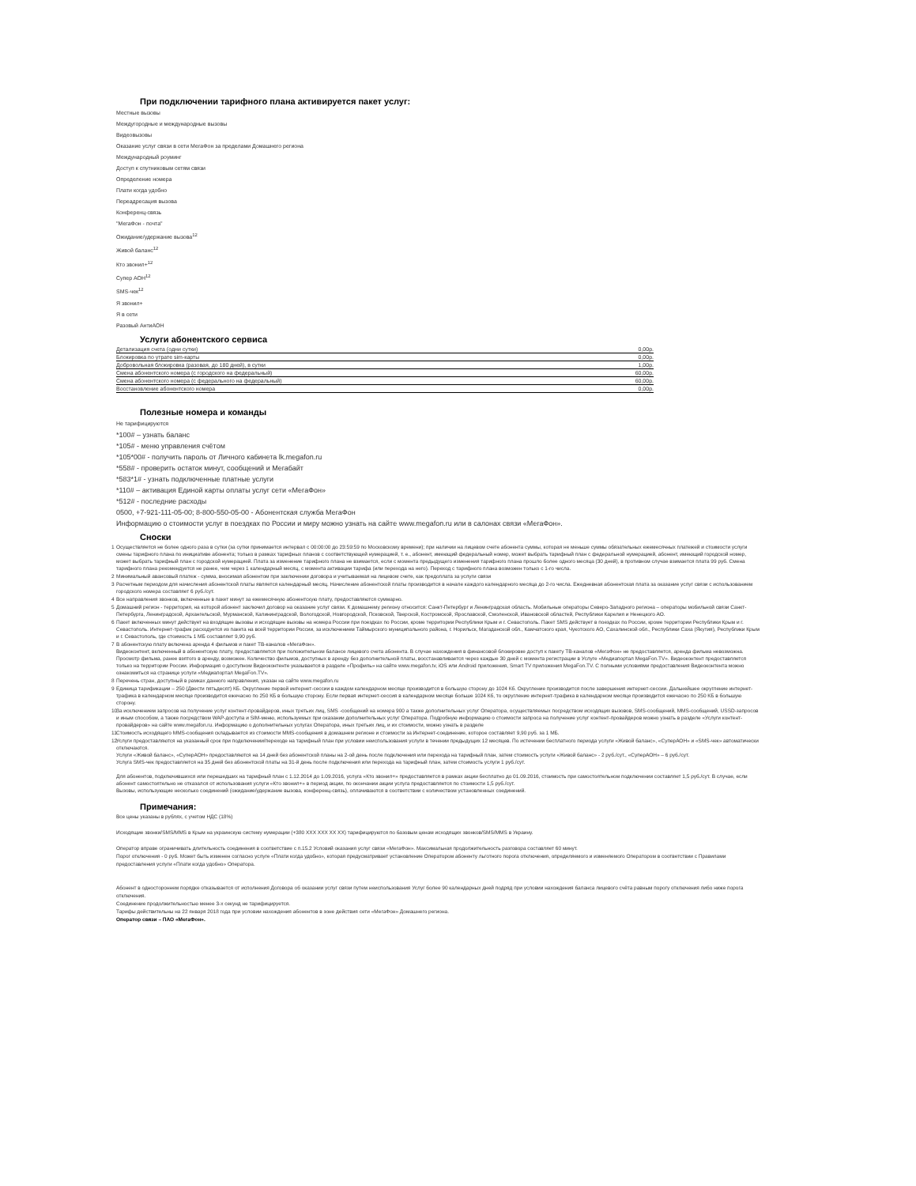При подключении тарифного плана активируется пакет услуг:
Местные вызовы
Междугородные и международные вызовы
Видеовызовы
Оказание услуг связи в сети МегаФон за пределами Домашнего региона
Международный роуминг
Доступ к спутниковым сетям связи
Определение номера
Плати когда удобно
Переадресация вызова
Конференц-связь
"МегаФон - почта"
Ожидание/удержание вызова<sup>12</sup>
Живой баланс<sup>12</sup>
Кто звонил+<sup>12</sup>
Супер АОН<sup>12</sup>
SMS-чек<sup>12</sup>
Я звонил+
Я в сети
Разовый АнтиАОН
Услуги абонентского сервиса
| Детализация счета (одни сутки) | 0,00р. |
| Блокировка по утрате sim-карты | 0,00р. |
| Добровольная блокировка (разовая, до 180 дней), в сутки | 1,00р. |
| Смена абонентского номера (с городского на федеральный) | 60,00р. |
| Смена абонентского номера (с федерального на федеральный) | 60,00р. |
| Восстановление абонентского номера | 0,00р. |
Полезные номера и команды
Не тарифицируются
*100# – узнать баланс
*105# - меню управления счётом
*105*00# - получить пароль от Личного кабинета lk.megafon.ru
*558# - проверить остаток минут, сообщений и Мегабайт
*583*1# - узнать подключенные платные услуги
*110# – активация Единой карты оплаты услуг сети «МегаФон»
*512# - последние расходы
0500, +7-921-111-05-00; 8-800-550-05-00 - Абонентская служба МегаФон
Информацию о стоимости услуг в поездках по России и миру можно узнать на сайте www.megafon.ru или в салонах связи «МегаФон».
Сноски
1 Осуществляется не более одного раза в сутки (за сутки принимается интервал с 00:00:00 до 23:59:59 по Московскому времени); при наличии на лицевом счете абонента суммы, которая не меньше суммы обязательных ежемесячных платежей и стоимости услуги смены тарифного плана по инициативе абонента; только в рамках тарифных планов с соответствующей нумерацией, т. е., абонент, имеющий федеральный номер, может выбрать тарифный план с федеральной нумерацией, абонент, имеющий городской номер, может выбрать тарифный план с городской нумерацией. Плата за изменение тарифного плана не взимается, если с момента предыдущего изменения тарифного плана прошло более одного месяца (30 дней), в противном случае взимается плата 99 руб. Смена тарифного плана рекомендуется не ранее, чем через 1 календарный месяц, с момента активации тарифа (или перехода на него). Переход с тарифного плана возможен только с 1-го числа.
2 Минимальный авансовый платеж - сумма, вносимая абонентом при заключении договора и учитываемая на лицевом счете, как предоплата за услуги связи
3 Расчетным периодом для начисления абонентской платы является календарный месяц. Начисление абонентской платы производится в начале каждого календарного месяца до 2-го числа. Ежедневная абонентская плата за оказание услуг связи с использованием городского номера составляет 6 руб./сут.
4 Все направления звонков, включенные в пакет минут за ежемесячную абонентскую плату, предоставляются суммарно.
5 Домашний регион - территория, на которой абонент заключил договор на оказание услуг связи. К домашнему региону относится: Санкт-Петербург и Ленинградская область. Мобильные операторы Северо-Западного региона – операторы мобильной связи Санкт-Петербурга, Ленинградской, Архангельской, Мурманской, Калининградской, Вологодской, Новгородской, Псковской, Тверской, Костромской, Ярославской, Смоленской, Ивановской областей, Республики Карелия и Ненецкого АО.
6 Пакет включенных минут действует на входящие вызовы и исходящие вызовы на номера России при поездках по России, кроме территории Республики Крым и г. Севастополь. Пакет SMS действует в поездках по России, кроме территории Республики Крым и г. Севастополь. Интернет-трафик расходуется из пакета на всей территории России, за исключением Таймырского муниципального района, г. Норильск, Магаданской обл., Камчатского края, Чукотского АО, Сахалинской обл., Республики Саха (Якутия), Республики Крым и г. Севастополь, где стоимость 1 МБ составляет 9,90 руб.
7 В абонентскую плату включена аренда 4 фильмов и пакет ТВ-каналов «МегаФон».
Видеоконтент, включенный в абонентскую плату, предоставляется при положительном балансе лицевого счета абонента. В случае нахождения в финансовой блокировке доступ к пакету ТВ-каналов «МегаФон» не предоставляется, аренда фильма невозможна. Просмотр фильма, ранее взятого в аренду, возможен. Количество фильмов, доступных в аренду без дополнительной платы, восстанавливается через каждые 30 дней с момента регистрации в Услуге «Медиапортал MegaFon.TV». Видеоконтент предоставляется только на территории России. Информация о доступном Видеоконтенте указывается в разделе «Профиль» на сайте www.megafon.tv, iOS или Android приложения, Smart TV приложения MegaFon.TV. С полными условиями предоставления Видеоконтента можно ознакомиться на странице услуги «Медиапортал MegaFon.TV».
8 Перечень стран, доступный в рамках данного направления, указан на сайте www.megafon.ru
9 Единица тарификации – 250 (Двести пятьдесят) КБ. Округление первой интернет-сессии в каждом календарном месяце производится в большую сторону до 1024 Кб. Округление производится после завершения интернет-сессии. Дальнейшее округление интернет-трафика в календарном месяце производится ежечасно по 250 КБ в большую сторону. Если первая интернет-сессия в календарном месяце больше 1024 Кб, то округление интернет-трафика в календарном месяце производится ежечасно по 250 КБ в большую сторону.
10
За исключением запросов на получение услуг контент-провайдеров, иных третьих лиц, SMS -сообщений на номера 900 а также дополнительных услуг Оператора, осуществляемых посредством исходящих вызовов, SMS-сообщений, MMS-сообщений, USSD-запросов и иным способом, а также посредством WAP-доступа и SIM-меню, используемых при оказании дополнительных услуг Оператора. Подробную информацию о стоимости запроса на получение услуг контент-провайдеров можно узнать в разделе «Услуги контент-провайдеров» на сайте www.megafon.ru. Информацию о дополнительных услугах Оператора, иных третьих лиц, и их стоимости, можно узнать в разделе
11
Стоимость исходящего MMS-сообщения складывается из стоимости MMS-сообщения в домашнем регионе и стоимости за Интернет-соединение, которое составляет 9,90 руб. за 1 МБ.
12
Услуги предоставляются на указанный срок при подключении/переходе на тарифный план при условии неиспользования услуги в течении предыдущих 12 месяцев. По истечении бесплатного периода услуги «Живой баланс», «СуперАОН» и «SMS-чек» автоматически отключаются.
Услуги «Живой баланс», «СуперАОН» предоставляются на 14 дней без абонентской планы на 2-ой день после подключения или перехода на тарифный план, затем стоимость услуги «Живой баланс» - 2 руб./сут., «СуперАОН» – 6 руб./сут.
Услуга SMS-чек предоставляется на 35 дней без абонентской платы на 31-й день после подключения или перехода на тарифный план, затем стоимость услуги 1 руб./сут.
Для абонентов, подключившихся или перешедших на тарифный план с 1.12.2014 до 1.09.2016, услуга «Кто звонил+» предоставляется в рамках акции бесплатно до 01.09.2016, стоимость при самостоятельном подключении составляет 1,5 руб./сут. В случае, если абонент самостоятельно не отказался от использования услуги «Кто звонил+» в период акции, по окончании акции услуга предоставляется по стоимости 1,5 руб./сут.
Вызовы, использующие несколько соединений (ожидание/удержание вызова, конференц-связь), оплачиваются в соответствии с количеством установленных соединений.
Примечания:
Все цены указаны в рублях, с учетом НДС (18%)
Исходящие звонки/SMS/MMS в Крым на украинскую систему нумерации (+380 XXX XXX XX XX) тарифицируются по базовым ценам исходящих звонков/SMS/MMS в Украину.
Оператор вправе ограничивать длительность соединения в соответствие с п.15.2 Условий оказания услуг связи «МегаФон». Максимальная продолжительность разговора составляет 60 минут.
Порог отключения - 0 руб. Может быть изменен согласно услуге «Плати когда удобно», которая предусматривает установление Оператором абоненту льготного порога отключения, определяемого и изменяемого Оператором в соответствии с Правилами предоставления услуги «Плати когда удобно» Оператора.
Абонент в одностороннем порядке отказывается от исполнения Договора об оказании услуг связи путем неиспользования Услуг более 90 календарных дней подряд при условии нахождения баланса лицевого счёта равным порогу отключения либо ниже порога отключения.
Соединение продолжительностью менее 3-х секунд не тарифицируется.
Тарифы действительны на 22 января 2018 года при условии нахождения абонентов в зоне действия сети «МегаФон» Домашнего региона.
Оператор связи – ПАО «МегаФон».